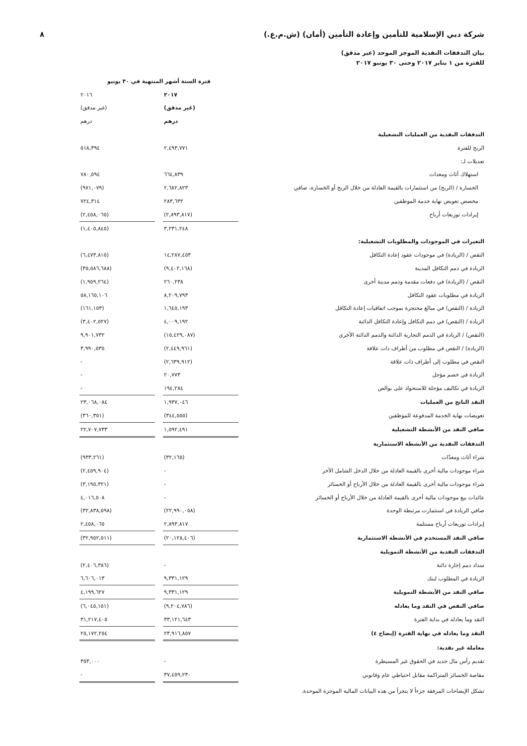شركة دبي الإسلامية للتأمين وإعادة التأمين (أمان) (ش.م.ع.) ٨
بيان التدفقات النقدية الموجز الموحد (غير مدقق)
للفترة من ١ يناير ٢٠١٧ وحتى ٣٠ يونيو ٢٠١٧
| | فترة الستة أشهر المنتهية في ٣٠ يونيو | | | |
| --- | --- | --- | --- | --- |
| | ٢٠١٧ | | ٢٠١٦ | |
| | (غير مدقق) | | (غير مدقق) | |
| | درهم | | درهم | |
| التدفقات النقدية من العمليات التشغيلية | | | | |
| الربح للفترة | ٢,٤٩٣,٧٧١ | | ٥١٨,٣٩٤ | |
| تعديلات لـ: | | | | |
| استهلاك أثاث ومعدات | ٦٦٤,٨٣٩ | | ٧٨٠,٥٩٤ | |
| الخسارة / (الربح) من استثمارات بالقيمة العادلة من خلال الربح أو الخسارة، صافي | ٢,٦٨٢,٨٢٣ | | (٩٧١,٠٧٩) | |
| مخصص تعويض نهاية خدمة الموظفين | ٢٨٣,٦٣٢ | | ٧٢٤,٣١٤ | |
| إيرادات توزيعات أرباح | (٢,٨٩٣,٨١٧) | | (٢,٤٥٨,٠٦٥) | |
| | ٣,٢٣١,٢٤٨ | | (١,٤٠٥,٨٤٥) | |
| التغيرات في الموجودات والمطلوبات التشغيلية: | | | | |
| النقص / (الزيادة) في موجودات عقود إعادة التكافل | ١٤,٢٨٧,٤٥٣ | | (٦,٤٧٣,٨١٥) | |
| الزيادة في ذمم التكافل المدينة | (٩,٤٠٢,١٦٨) | | (٣٥,٥٨٦,٦٨٨) | |
| النقص / (الزيادة) في دفعات مقدمة وذمم مدينة أخرى | ٢٦٠,٢٣٨ | | (١,٩٥٩,٢٦٤) | |
| الزيادة في مطلوبات عقود التكافل | ٨,٢٠٩,٧٩٣ | | ٥٨,١٦٥,١٠٦ | |
| الزيادة / (النقص) في مبالغ محتجزة بموجب اتفاقيات إعادة التكافل | ١,٦٤٥,١٩٣ | | (١٦١,١٥٣) | |
| الزيادة / (النقص) في ذمم التكافل وإعادة التكافل الدائنة | ٤,٠٠٩,١٩٢ | | (٣,٤٠٢,٥٢٧) | |
| (النقص) / الزيادة في الذمم التجارية الدائنة والذمم الدائنة الأخرى | (١٥,٤٢٩,٠٨٧) | | ٩,٩٠١,٧٣٢ | |
| (الزيادة) / النقص في مطلوب من أطراف ذات علاقة | (٢,٤٤٩,٩٦١) | | ٣,٩٩٠,٥٣٥ | |
| النقص في مطلوب إلى أطراف ذات علاقة | (٢,٦٣٩,٩١٢) | | - | |
| الزيادة في خصم مؤجل | ٢٠,٧٧٣ | | - | |
| الزيادة في تكاليف مؤجلة للاستحواذ على بوالص | ١٩٤,٢٨٤ | | - | |
| النقد الناتج من العمليات | ١,٩٣٧,٠٤٦ | | ٢٣,٠٦٨,٠٨٤ | |
| تعويضات نهاية الخدمة المدفوعة للموظفين | (٣٤٤,٥٥٥) | | (٣٦٠,٣٥١) | |
| صافي النقد من الأنشطة التشغيلية | ١,٥٩٢,٤٩١ | | ٢٢,٧٠٧,٧٣٣ | |
| التدفقات النقدية من الأنشطة الاستثمارية | | | | |
| شراء أثاث ومعدّات | (٣٢,١٦٥) | | (٩٣٣,٢٦١) | |
| شراء موجودات مالية أخرى بالقيمة العادلة من خلال الدخل الشامل الآخر | - | | (٢,٤٥٩,٩٠٤) | |
| شراء موجودات مالية أخرى بالقيمة العادلة من خلال الأرباح أو الخسائر | - | | (٣,١٩٥,٣٢١) | |
| عائدات بيع موجودات مالية أخرى بالقيمة العادلة من خلال الأرباح أو الخسائر | - | | ٤,٠١٦,٥٠٨ | |
| صافي الزيادة في استثمارت مرتبطة الوحدة | (٢٢,٩٩٠,٠٥٨) | | (٣٢,٨٣٨,٥٩٨) | |
| إيرادات توزيعات أرباح مستلمة | ٢,٨٩٣,٨١٧ | | ٢,٤٥٨,٠٦٥ | |
| صافي النقد المستخدم في الأنشطة الاستثمارية | (٢٠,١٢٨,٤٠٦) | | (٣٢,٩٥٢,٥١١) | |
| التدفقات النقدية من الأنشطة التمويلية | | | | |
| سداد ذمم إجارة دائنة | - | | (٢,٤٠٦,٣٨٦) | |
| الزيادة في المطلوب لبنك | ٩,٣٣١,١٢٩ | | ٦,٦٠٦,٠١٣ | |
| صافي النقد من الأنشطة التمويلية | ٩,٣٣١,١٢٩ | | ٤,١٩٩,٦٢٧ | |
| صافي النقص في النقد وما يعادله | (٩,٢٠٤,٧٨٦) | | (٦,٠٤٥,١٥١) | |
| النقد وما يعادله في بداية الفترة | ٣٣,١٢١,٦٤٣ | | ٣١,٢١٧,٤٠٥ | |
| النقد وما يعادله في نهاية الفترة (إيضاح ٤) | ٢٣,٩١٦,٨٥٧ | | ٢٥,١٧٢,٢٥٤ | |
| معاملة غير نقدية: | | | | |
| تقديم رأس مال جديد في الحقوق غير المسيطرة | - | | ٣٥٣,٠٠٠ | |
| مقاصة الخسائر المتراكمة مقابل احتياطي عام وقانوني | ٣٧,٤٥٩,٢٣٠ | | - | |
تشكل الإيضاحات المرفقة جزءاً لا يتجزأ من هذه البيانات المالية الموجزة الموحدة.